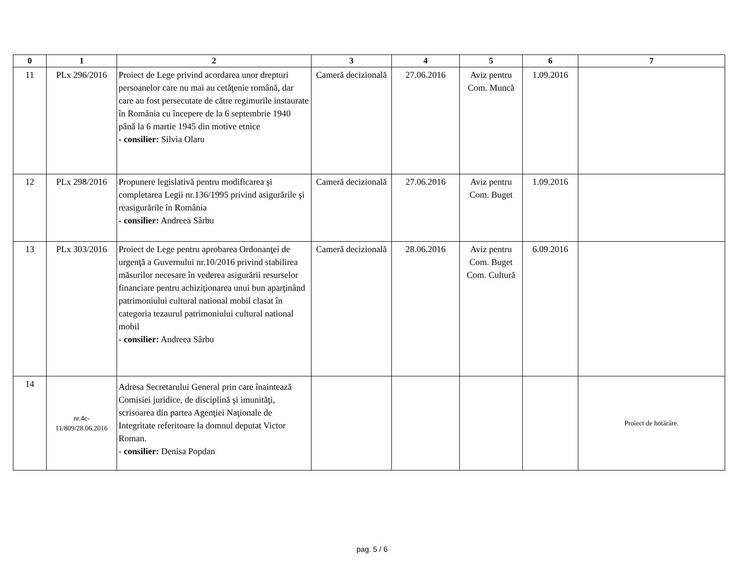| 0 | 1 | 2 | 3 | 4 | 5 | 6 | 7 |
| --- | --- | --- | --- | --- | --- | --- | --- |
| 11 | PLx 296/2016 | Proiect de Lege privind acordarea unor drepturi persoanelor care nu mai au cetăţenie română, dar care au fost persecutate de către regimurile instaurate în România cu începere de la 6 septembrie 1940 până la 6 martie 1945 din motive etnice - consilier: Silvia Olaru | Cameră decizională | 27.06.2016 | Aviz pentru Com. Muncă | 1.09.2016 | |
| 12 | PLx 298/2016 | Propunere legislativă pentru modificarea şi completarea Legii nr.136/1995 privind asigurările şi reasigurările în România - consilier: Andreea Sârbu | Cameră decizională | 27.06.2016 | Aviz pentru Com. Buget | 1.09.2016 | |
| 13 | PLx 303/2016 | Proiect de Lege pentru aprobarea Ordonanţei de urgenţă a Guvernului nr.10/2016 privind stabilirea măsurilor necesare în vederea asigurării resurselor financiare pentru achiziţionarea unui bun aparţinând patrimoniului cultural national mobil clasat în categoria tezaurul patrimoniului cultural national mobil - consilier: Andreea Sârbu | Cameră decizională | 28.06.2016 | Aviz pentru Com. Buget Com. Cultură | 6.09.2016 | |
| 14 | nr.4c-11/809/28.06.2016 | Adresa Secretarului General prin care înaintează Comisiei juridice, de disciplină şi imunităţi, scrisoarea din partea Agenţiei Naţionale de Integritate referitoare la domnul deputat Victor Roman. - consilier: Denisa Popdan | | | | | Proiect de hotărâre. |
pag. 5 / 6